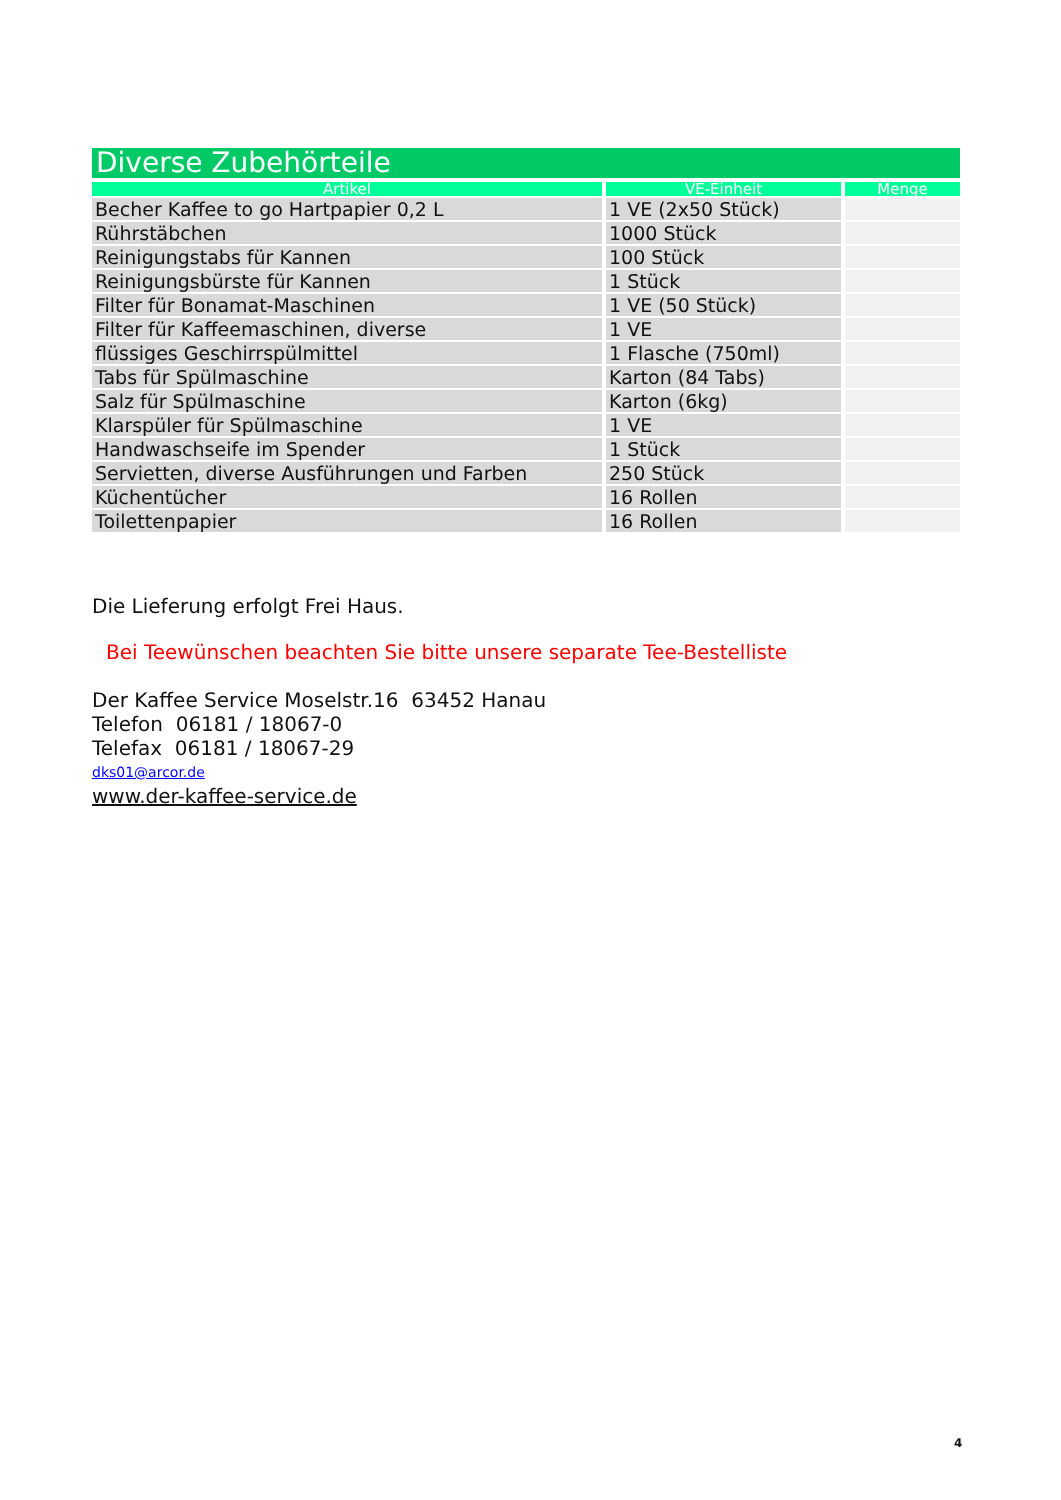Diverse Zubehörteile
| Artikel | VE-Einheit | Menge |
| --- | --- | --- |
| Becher Kaffee to go Hartpapier 0,2 L | 1 VE (2x50 Stück) | |
| Rührstäbchen | 1000 Stück | |
| Reinigungstabs für Kannen | 100 Stück | |
| Reinigungsbürste für Kannen | 1 Stück | |
| Filter für Bonamat-Maschinen | 1 VE (50 Stück) | |
| Filter für Kaffeemaschinen, diverse | 1 VE | |
| flüssiges Geschirrspülmittel | 1 Flasche (750ml) | |
| Tabs für Spülmaschine | Karton (84 Tabs) | |
| Salz für Spülmaschine | Karton (6kg) | |
| Klarspüler für Spülmaschine | 1 VE | |
| Handwaschseife im Spender | 1 Stück | |
| Servietten, diverse Ausführungen und Farben | 250 Stück | |
| Küchentücher | 16 Rollen | |
| Toilettenpapier | 16 Rollen | |
Die Lieferung erfolgt Frei Haus.
Bei Teewünschen beachten Sie bitte unsere separate Tee-Bestelliste
Der Kaffee Service Moselstr.16 63452 Hanau
Telefon 06181 / 18067-0
Telefax 06181 / 18067-29
dks01@arcor.de
www.der-kaffee-service.de
4